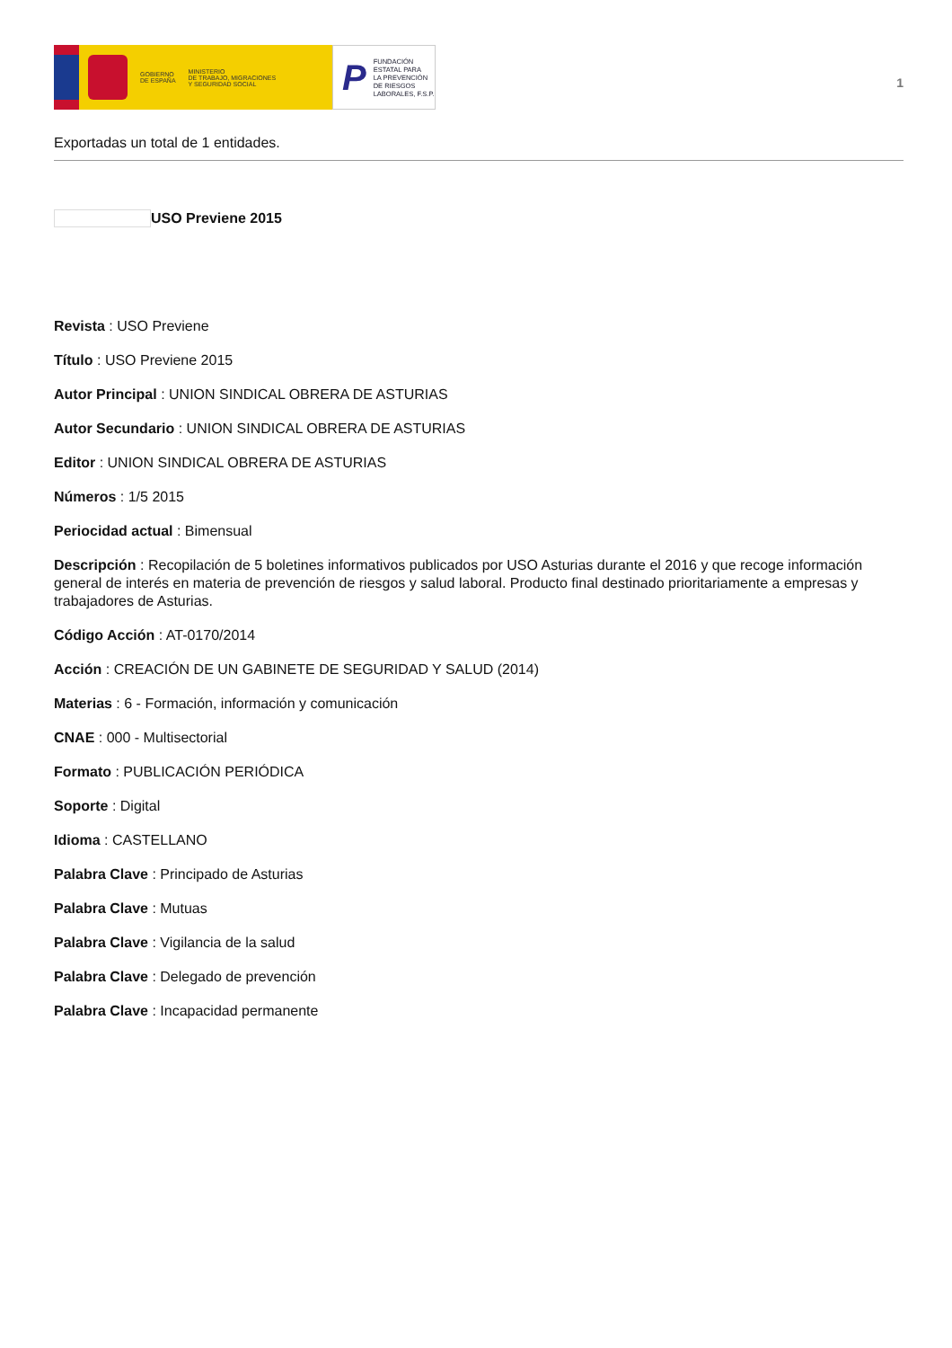GOBIERNO
DE ESPAÑA
MINISTERIO
DE TRABAJO, MIGRACIONES
Y SEGURIDAD SOCIAL
P
FUNDACIÓN
ESTATAL PARA
LA PREVENCIÓN
DE RIESGOS
LABORALES, F.S.P.
1
Exportadas un total de 1 entidades.
USO Previene 2015
Revista : USO Previene
Título : USO Previene 2015
Autor Principal : UNION SINDICAL OBRERA DE ASTURIAS
Autor Secundario : UNION SINDICAL OBRERA DE ASTURIAS
Editor : UNION SINDICAL OBRERA DE ASTURIAS
Números : 1/5 2015
Periocidad actual : Bimensual
Descripción : Recopilación de 5 boletines informativos publicados por USO Asturias durante el 2016 y que recoge información general de interés en materia de prevención de riesgos y salud laboral. Producto final destinado prioritariamente a empresas y trabajadores de Asturias.
Código Acción : AT-0170/2014
Acción : CREACIÓN DE UN GABINETE DE SEGURIDAD Y SALUD (2014)
Materias : 6 - Formación, información y comunicación
CNAE : 000 - Multisectorial
Formato : PUBLICACIÓN PERIÓDICA
Soporte : Digital
Idioma : CASTELLANO
Palabra Clave : Principado de Asturias
Palabra Clave : Mutuas
Palabra Clave : Vigilancia de la salud
Palabra Clave : Delegado de prevención
Palabra Clave : Incapacidad permanente